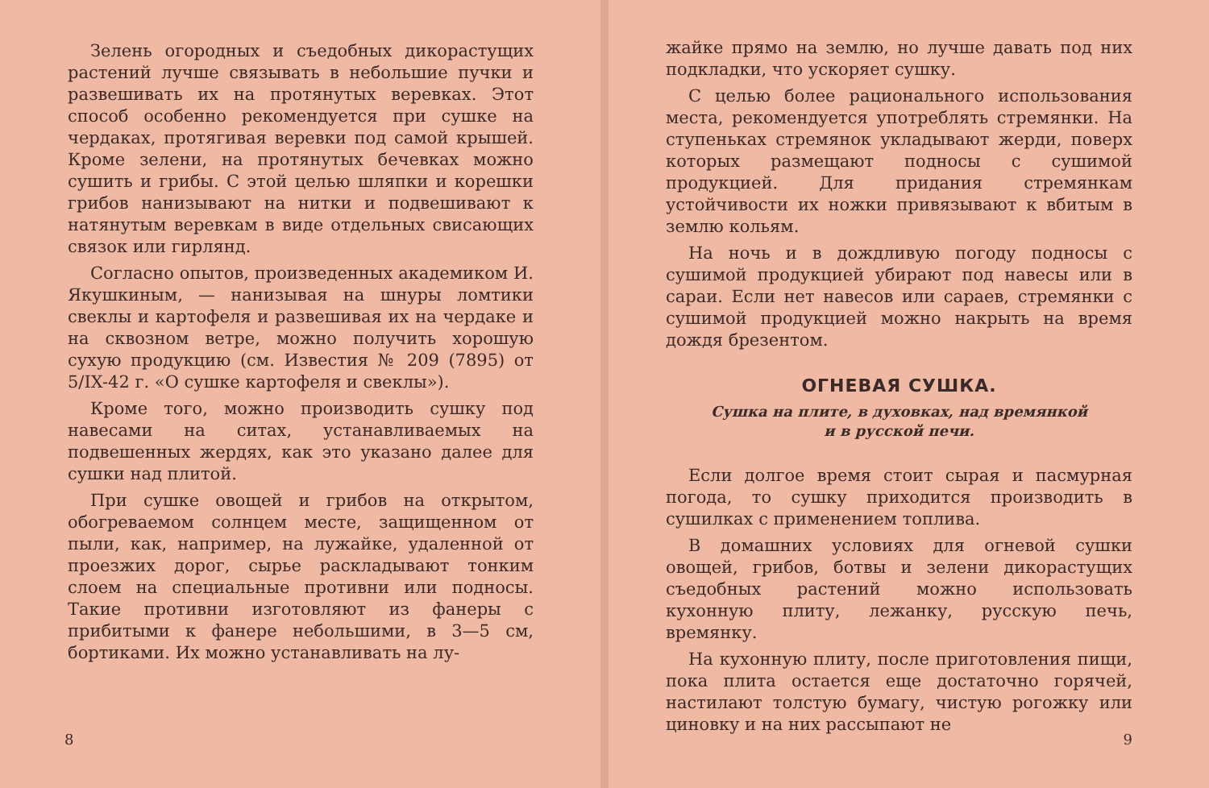Зелень огородных и съедобных дикорастущих растений лучше связывать в небольшие пучки и развешивать их на протянутых веревках. Этот способ особенно рекомендуется при сушке на чердаках, протягивая веревки под самой крышей. Кроме зелени, на протянутых бечевках можно сушить и грибы. С этой целью шляпки и корешки грибов нанизывают на нитки и подвешивают к натянутым веревкам в виде отдельных свисающих связок или гирлянд.
Согласно опытов, произведенных академиком И. Якушкиным, — нанизывая на шнуры ломтики свеклы и картофеля и развешивая их на чердаке и на сквозном ветре, можно получить хорошую сухую продукцию (см. Известия № 209 (7895) от 5/IX-42 г. «О сушке картофеля и свеклы»).
Кроме того, можно производить сушку под навесами на ситах, устанавливаемых на подвешенных жердях, как это указано далее для сушки над плитой.
При сушке овощей и грибов на открытом, обогреваемом солнцем месте, защищенном от пыли, как, например, на лужайке, удаленной от проезжих дорог, сырье раскладывают тонким слоем на специальные противни или подносы. Такие противни изготовляют из фанеры с прибитыми к фанере небольшими, в 3—5 см, бортиками. Их можно устанавливать на лу-
8
жайке прямо на землю, но лучше давать под них подкладки, что ускоряет сушку.
С целью более рационального использования места, рекомендуется употреблять стремянки. На ступеньках стремянок укладывают жерди, поверх которых размещают подносы с сушимой продукцией. Для придания стремянкам устойчивости их ножки привязывают к вбитым в землю кольям.
На ночь и в дождливую погоду подносы с сушимой продукцией убирают под навесы или в сараи. Если нет навесов или сараев, стремянки с сушимой продукцией можно накрыть на время дождя брезентом.
ОГНЕВАЯ СУШКА.
Сушка на плите, в духовках, над времянкой
и в русской печи.
Если долгое время стоит сырая и пасмурная погода, то сушку приходится производить в сушилках с применением топлива.
В домашних условиях для огневой сушки овощей, грибов, ботвы и зелени дикорастущих съедобных растений можно использовать кухонную плиту, лежанку, русскую печь, времянку.
На кухонную плиту, после приготовления пищи, пока плита остается еще достаточно горячей, настилают толстую бумагу, чистую рогожку или циновку и на них рассыпают не
9